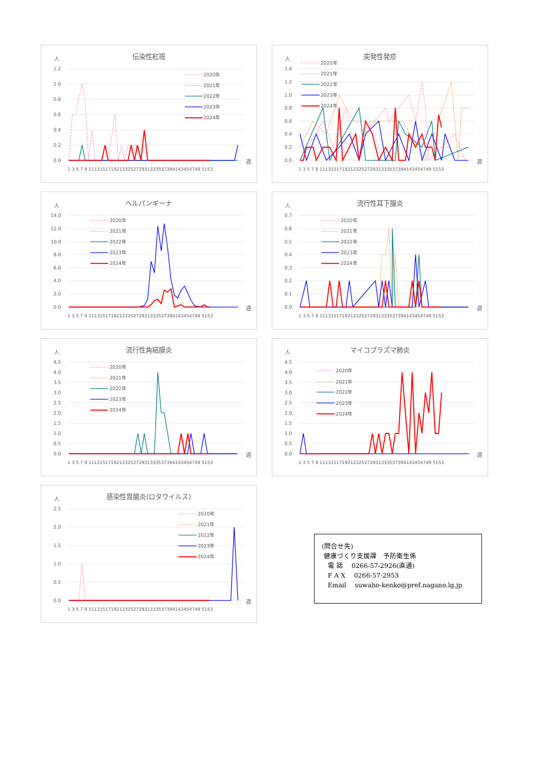伝染性紅斑
人
1.2
1.0
0.8
0.6
0.4
0.2
0.0
2020年
2021年
2022年
2023年
2024年
1 3 5 7 9 1113151719212325272931333537394143454749 5153
週
突発性発疹
人
1.4
1.2
1.0
0.8
0.6
0.4
0.2
0.0
2020年
2021年
2022年
2023年
2024年
1 3 5 7 9 1113151719212325272931333537394143454749 5153
週
ヘルパンギーナ
人
14.0
12.0
10.0
8.0
6.0
4.0
2.0
0.0
2020年
2021年
2022年
2023年
2024年
1 3 5 7 9 1113151719212325272931333537394143454749 5153
週
流行性耳下腺炎
人
0.7
0.6
0.5
0.4
0.3
0.2
0.1
0.0
2020年
2021年
2022年
2023年
2024年
1 3 5 7 9 1113151719212325272931333537394143454749 5153
週
流行性角結膜炎
人
4.5
4.0
3.5
3.0
2.5
2.0
1.5
1.0
0.5
0.0
2020年
2021年
2022年
2023年
2024年
1 3 5 7 9 1113151719212325272931333537394143454749 5153
週
マイコプラズマ肺炎
人
4.5
4.0
3.5
3.0
2.5
2.0
1.5
1.0
0.5
0.0
2020年
2021年
2022年
2023年
2024年
1 3 5 7 9 1113151719212325272931333537394143454749 5153
週
感染性胃腸炎(ロタウイルス)
人
2.5
2.0
1.5
1.0
0.5
0.0
2020年
2021年
2022年
2023年
2024年
1 3 5 7 9 1113151719212325272931333537394143454749 5153
週
(問合せ先)
健康づくり支援課　予防衛生係
電 話　 0266-57-2926(直通)
F A X　 0266-57-2953
Email　 suwaho-kenko@pref.nagano.lg.jp